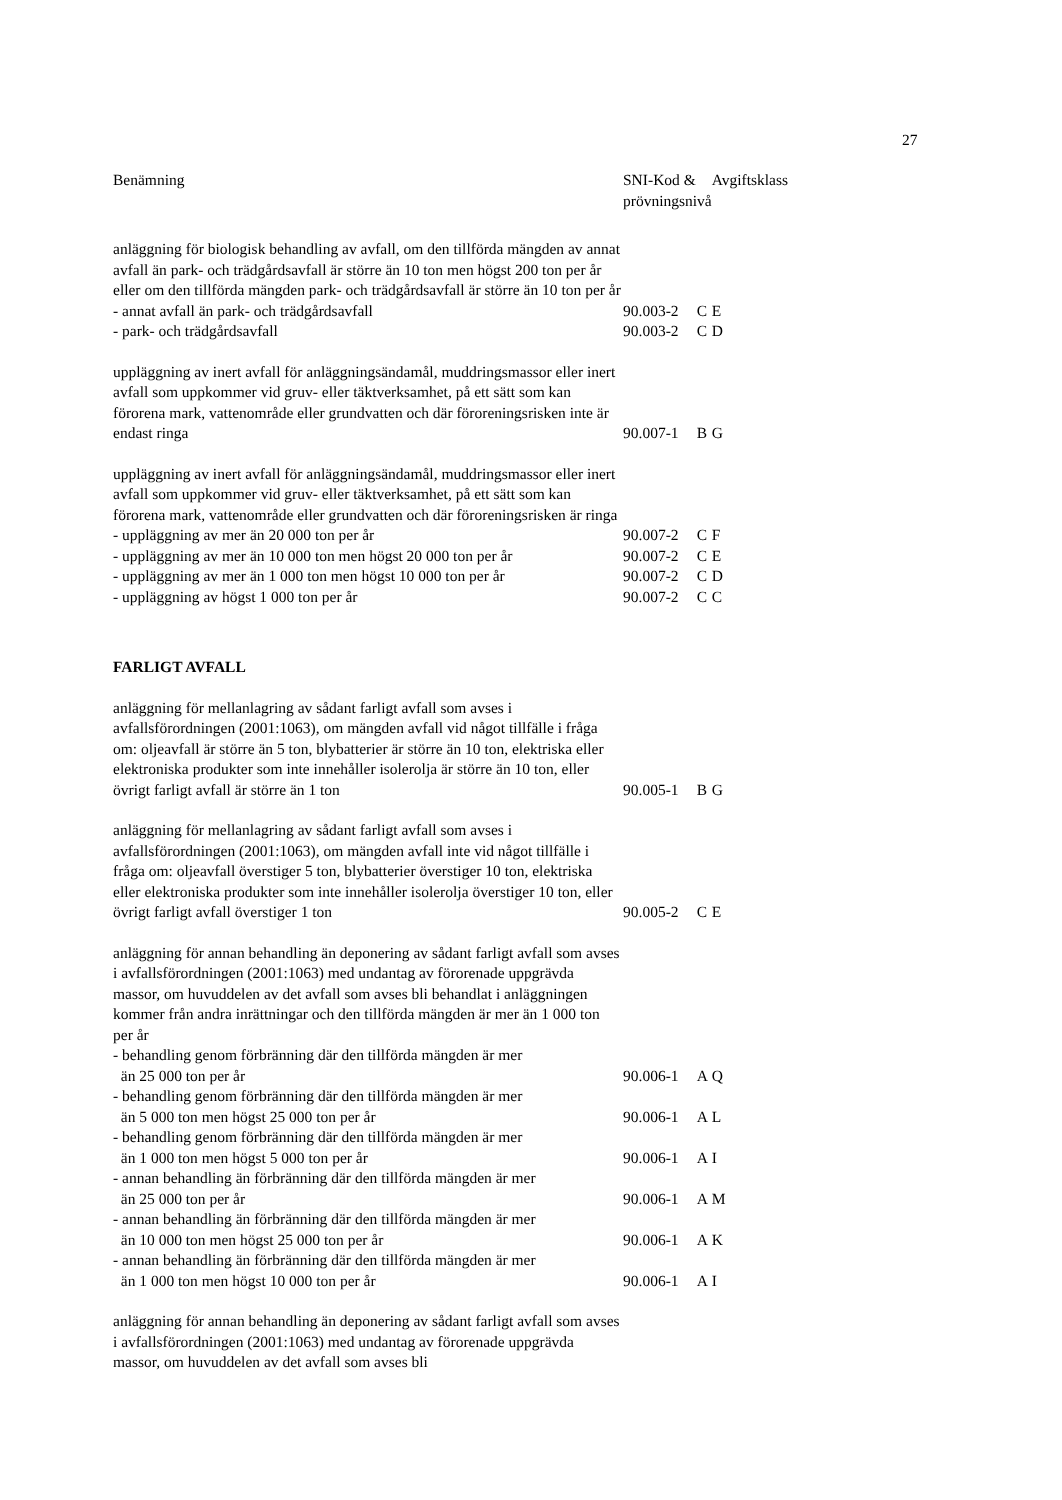27
| Benämning | SNI-Kod & prövningsnivå | | Avgiftsklass |
| --- | --- | --- | --- |
| anläggning för biologisk behandling av avfall, om den tillförda mängden av annat avfall än park- och trädgårdsavfall är större än 10 ton men högst 200 ton per år eller om den tillförda mängden park- och trädgårdsavfall är större än 10 ton per år | | | |
| - annat avfall än park- och trädgårdsavfall | 90.003-2 | C | E |
| - park- och trädgårdsavfall | 90.003-2 | C | D |
| uppläggning av inert avfall för anläggningsändamål, muddringsmassor eller inert avfall som uppkommer vid gruv- eller täktverksamhet, på ett sätt som kan förorena mark, vattenområde eller grundvatten och där föroreningsrisken inte är endast ringa | 90.007-1 | B | G |
| uppläggning av inert avfall för anläggningsändamål, muddringsmassor eller inert avfall som uppkommer vid gruv- eller täktverksamhet, på ett sätt som kan förorena mark, vattenområde eller grundvatten och där föroreningsrisken är ringa | | | |
| - uppläggning av mer än 20 000 ton per år | 90.007-2 | C | F |
| - uppläggning av mer än 10 000 ton men högst 20 000 ton per år | 90.007-2 | C | E |
| - uppläggning av mer än 1 000 ton men högst 10 000 ton per år | 90.007-2 | C | D |
| - uppläggning av högst 1 000 ton per år | 90.007-2 | C | C |
| FARLIGT AVFALL | | | |
| anläggning för mellanlagring av sådant farligt avfall som avses i avfallsförordningen (2001:1063), om mängden avfall vid något tillfälle i fråga om: oljeavfall är större än 5 ton, blybatterier är större än 10 ton, elektriska eller elektroniska produkter som inte innehåller isolerolja är större än 10 ton, eller övrigt farligt avfall är större än 1 ton | 90.005-1 | B | G |
| anläggning för mellanlagring av sådant farligt avfall som avses i avfallsförordningen (2001:1063), om mängden avfall inte vid något tillfälle i fråga om: oljeavfall överstiger 5 ton, blybatterier överstiger 10 ton, elektriska eller elektroniska produkter som inte innehåller isolerolja överstiger 10 ton, eller övrigt farligt avfall överstiger 1 ton | 90.005-2 | C | E |
| anläggning för annan behandling än deponering av sådant farligt avfall som avses i avfallsförordningen (2001:1063) med undantag av förorenade uppgrävda massor, om huvuddelen av det avfall som avses bli behandlat i anläggningen kommer från andra inrättningar och den tillförda mängden är mer än 1 000 ton per år | | | |
| - behandling genom förbränning där den tillförda mängden är mer än 25 000 ton per år | 90.006-1 | A | Q |
| - behandling genom förbränning där den tillförda mängden är mer än 5 000 ton men högst 25 000 ton per år | 90.006-1 | A | L |
| - behandling genom förbränning där den tillförda mängden är mer än 1 000 ton men högst 5 000 ton per år | 90.006-1 | A | I |
| - annan behandling än förbränning där den tillförda mängden är mer än 25 000 ton per år | 90.006-1 | A | M |
| - annan behandling än förbränning där den tillförda mängden är mer än 10 000 ton men högst 25 000 ton per år | 90.006-1 | A | K |
| - annan behandling än förbränning där den tillförda mängden är mer än 1 000 ton men högst 10 000 ton per år | 90.006-1 | A | I |
| anläggning för annan behandling än deponering av sådant farligt avfall som avses i avfallsförordningen (2001:1063) med undantag av förorenade uppgrävda massor, om huvuddelen av det avfall som avses bli | | | |